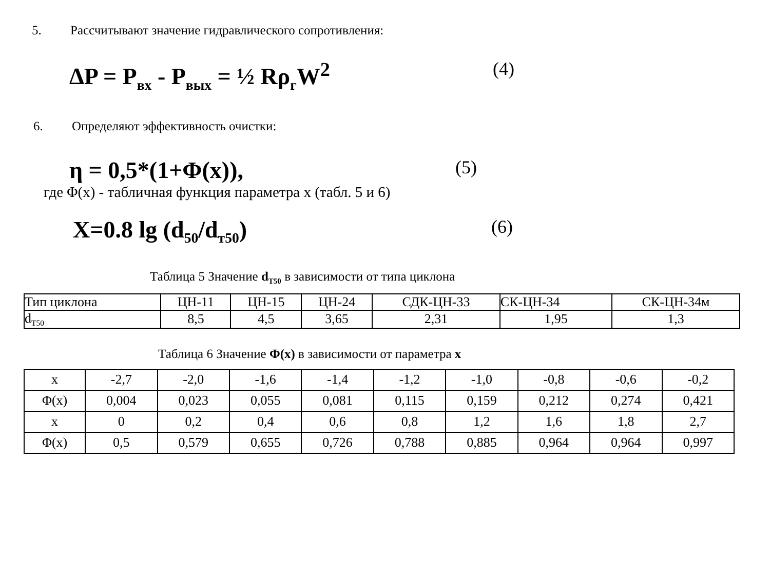5. Рассчитывают значение гидравлического сопротивления:
ΔP = P<sub>вх</sub> - P<sub>вых</sub> = ½ Rρ<sub>г</sub>W<sup>2</sup>
(4)
6. Определяют эффективность очистки:
η = 0,5*(1+Φ(x)),
(5)
где Φ(x) - табличная функция параметра x (табл. 5 и 6)
X=0.8 lg (d<sub>50</sub>/d<sub>т50</sub>)
(6)
Таблица 5 Значение d<sub>T50</sub> в зависимости от типа циклона
| Тип циклона | ЦН-11 | ЦН-15 | ЦН-24 | СДК-ЦН-33 | СК-ЦН-34 | СК-ЦН-34м |
| d<sub>T50</sub> | 8,5 | 4,5 | 3,65 | 2,31 | 1,95 | 1,3 |
Таблица 6 Значение Φ(x) в зависимости от параметра x
| x | -2,7 | -2,0 | -1,6 | -1,4 | -1,2 | -1,0 | -0,8 | -0,6 | -0,2 |
| Φ(x) | 0,004 | 0,023 | 0,055 | 0,081 | 0,115 | 0,159 | 0,212 | 0,274 | 0,421 |
| x | 0 | 0,2 | 0,4 | 0,6 | 0,8 | 1,2 | 1,6 | 1,8 | 2,7 |
| Φ(x) | 0,5 | 0,579 | 0,655 | 0,726 | 0,788 | 0,885 | 0,964 | 0,964 | 0,997 |